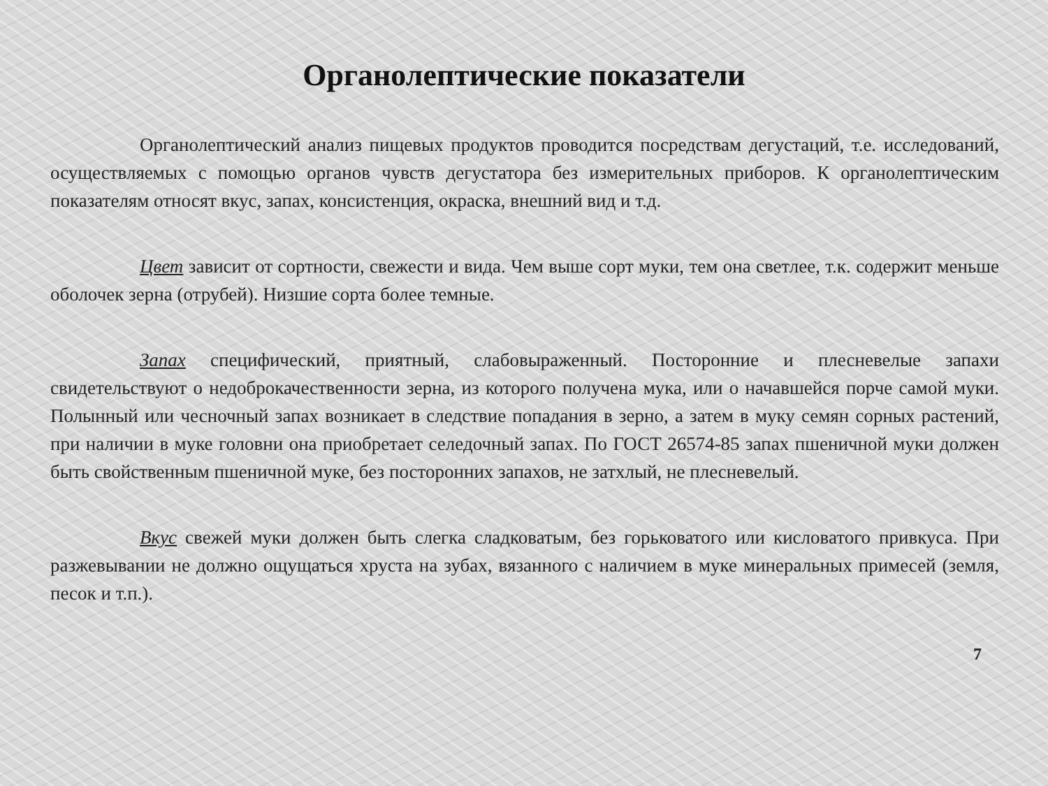Органолептические показатели
Органолептический анализ пищевых продуктов проводится посредствам дегустаций, т.е. исследований, осуществляемых с помощью органов чувств дегустатора без измерительных приборов. К органолептическим показателям относят вкус, запах, консистенция, окраска, внешний вид и т.д.
Цвет зависит от сортности, свежести и вида. Чем выше сорт муки, тем она светлее, т.к. содержит меньше оболочек зерна (отрубей). Низшие сорта более темные.
Запах специфический, приятный, слабовыраженный. Посторонние и плесневелые запахи свидетельствуют о недоброкачественности зерна, из которого получена мука, или о начавшейся порче самой муки. Полынный или чесночный запах возникает в следствие попадания в зерно, а затем в муку семян сорных растений, при наличии в муке головни она приобретает селедочный запах. По ГОСТ 26574-85 запах пшеничной муки должен быть свойственным пшеничной муке, без посторонних запахов, не затхлый, не плесневелый.
Вкус свежей муки должен быть слегка сладковатым, без горьковатого или кисловатого привкуса. При разжевывании не должно ощущаться хруста на зубах, вязанного с наличием в муке минеральных примесей (земля, песок и т.п.).
7